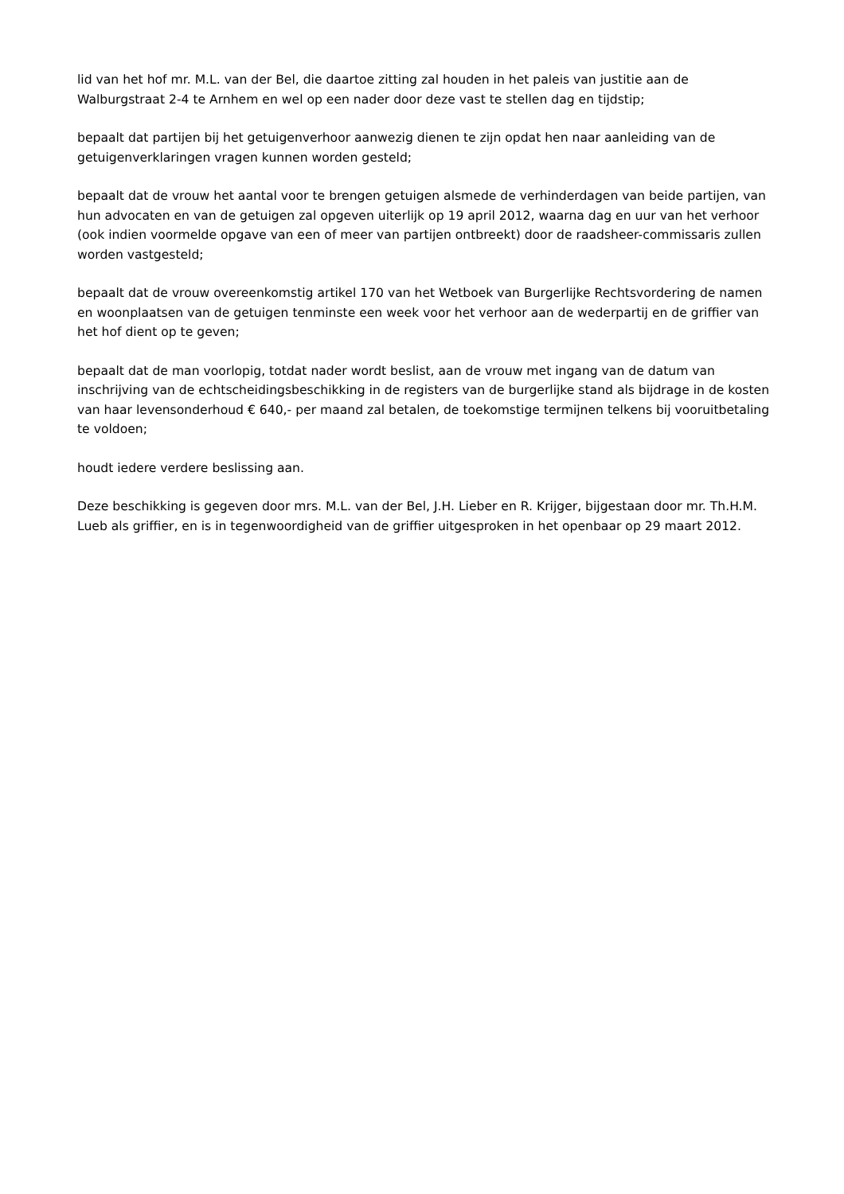lid van het hof mr. M.L. van der Bel, die daartoe zitting zal houden in het paleis van justitie aan de Walburgstraat 2-4 te Arnhem en wel op een nader door deze vast te stellen dag en tijdstip;
bepaalt dat partijen bij het getuigenverhoor aanwezig dienen te zijn opdat hen naar aanleiding van de getuigenverklaringen vragen kunnen worden gesteld;
bepaalt dat de vrouw het aantal voor te brengen getuigen alsmede de verhinderdagen van beide partijen, van hun advocaten en van de getuigen zal opgeven uiterlijk op 19 april 2012, waarna dag en uur van het verhoor (ook indien voormelde opgave van een of meer van partijen ontbreekt) door de raadsheer-commissaris zullen worden vastgesteld;
bepaalt dat de vrouw overeenkomstig artikel 170 van het Wetboek van Burgerlijke Rechtsvordering de namen en woonplaatsen van de getuigen tenminste een week voor het verhoor aan de wederpartij en de griffier van het hof dient op te geven;
bepaalt dat de man voorlopig, totdat nader wordt beslist, aan de vrouw met ingang van de datum van inschrijving van de echtscheidingsbeschikking in de registers van de burgerlijke stand als bijdrage in de kosten van haar levensonderhoud € 640,- per maand zal betalen, de toekomstige termijnen telkens bij vooruitbetaling te voldoen;
houdt iedere verdere beslissing aan.
Deze beschikking is gegeven door mrs. M.L. van der Bel, J.H. Lieber en R. Krijger, bijgestaan door mr. Th.H.M. Lueb als griffier, en is in tegenwoordigheid van de griffier uitgesproken in het openbaar op 29 maart 2012.